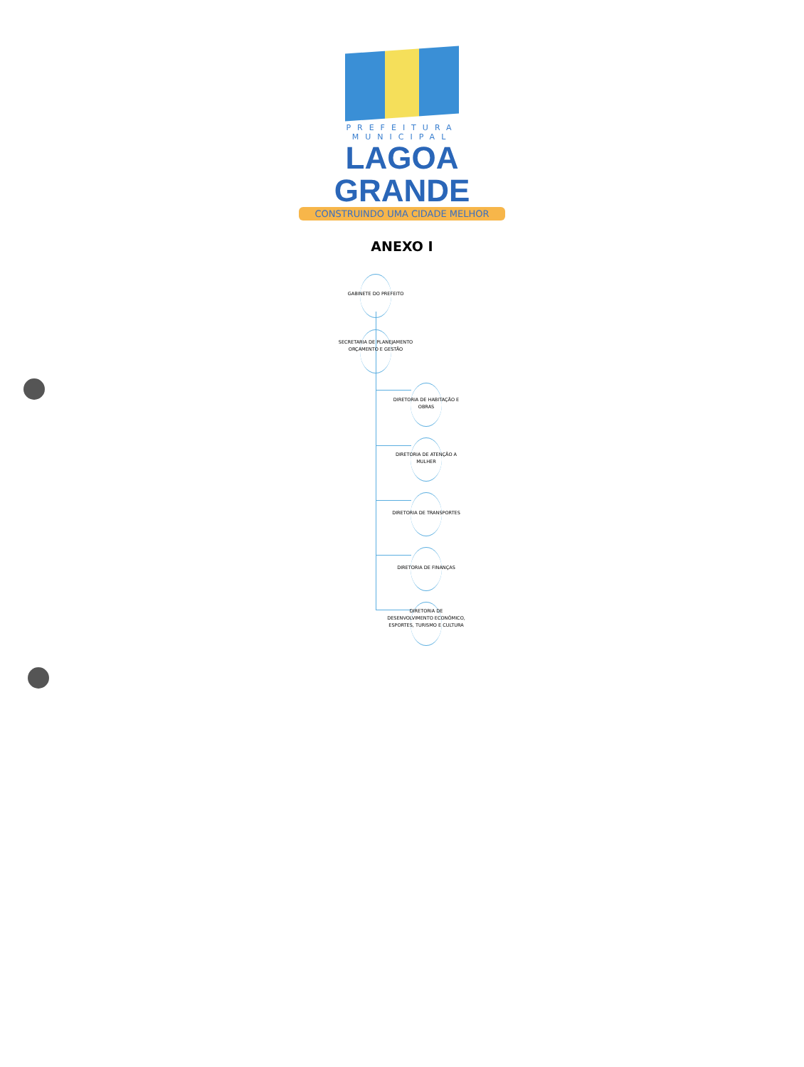PREFEITURA MUNICIPAL
LAGOA GRANDE
CONSTRUINDO UMA CIDADE MELHOR
ANEXO I
GABINETE DO PREFEITO
SECRETARIA DE PLANEJAMENTO ORÇAMENTO E GESTÃO
DIRETORIA DE HABITAÇÃO E OBRAS
DIRETORIA DE ATENÇÃO A MULHER
DIRETORIA DE TRANSPORTES
DIRETORIA DE FINANÇAS
DIRETORIA DE DESENVOLVIMENTO ECONÔMICO, ESPORTES, TURISMO E CULTURA